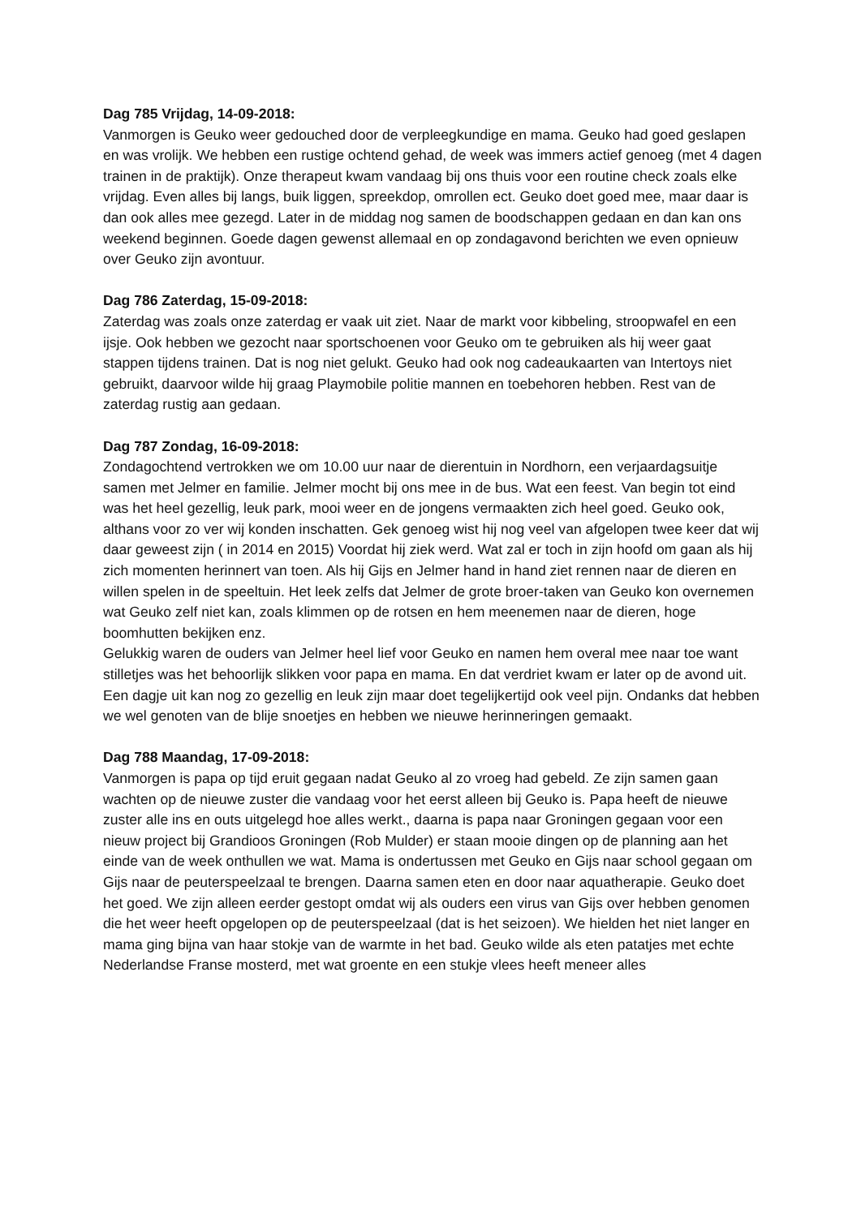Dag 785 Vrijdag, 14-09-2018:
Vanmorgen is Geuko weer gedouched door de verpleegkundige en mama. Geuko had goed geslapen en was vrolijk. We hebben een rustige ochtend gehad, de week was immers actief genoeg (met 4 dagen trainen in de praktijk). Onze therapeut kwam vandaag bij ons thuis voor een routine check zoals elke vrijdag. Even alles bij langs, buik liggen, spreekdop, omrollen ect. Geuko doet goed mee, maar daar is dan ook alles mee gezegd. Later in de middag nog samen de boodschappen gedaan en dan kan ons weekend beginnen. Goede dagen gewenst allemaal en op zondagavond berichten we even opnieuw over Geuko zijn avontuur.
Dag 786 Zaterdag, 15-09-2018:
Zaterdag was zoals onze zaterdag er vaak uit ziet. Naar de markt voor kibbeling, stroopwafel en een ijsje. Ook hebben we gezocht naar sportschoenen voor Geuko om te gebruiken als hij weer gaat stappen tijdens trainen. Dat is nog niet gelukt. Geuko had ook nog cadeaukaarten van Intertoys niet gebruikt, daarvoor wilde hij graag Playmobile politie mannen en toebehoren hebben. Rest van de zaterdag rustig aan gedaan.
Dag 787 Zondag, 16-09-2018:
Zondagochtend vertrokken we om 10.00 uur naar de dierentuin in Nordhorn, een verjaardagsuitje samen met Jelmer en familie. Jelmer mocht bij ons mee in de bus. Wat een feest. Van begin tot eind was het heel gezellig, leuk park, mooi weer en de jongens vermaakten zich heel goed. Geuko ook, althans voor zo ver wij konden inschatten. Gek genoeg wist hij nog veel van afgelopen twee keer dat wij daar geweest zijn ( in 2014 en 2015) Voordat hij ziek werd. Wat zal er toch in zijn hoofd om gaan als hij zich momenten herinnert van toen. Als hij Gijs en Jelmer hand in hand ziet rennen naar de dieren en willen spelen in de speeltuin. Het leek zelfs dat Jelmer de grote broer-taken van Geuko kon overnemen wat Geuko zelf niet kan, zoals klimmen op de rotsen en hem meenemen naar de dieren, hoge boomhutten bekijken enz.
Gelukkig waren de ouders van Jelmer heel lief voor Geuko en namen hem overal mee naar toe want stilletjes was het behoorlijk slikken voor papa en mama. En dat verdriet kwam er later op de avond uit.
Een dagje uit kan nog zo gezellig en leuk zijn maar doet tegelijkertijd ook veel pijn. Ondanks dat hebben we wel genoten van de blije snoetjes en hebben we nieuwe herinneringen gemaakt.
Dag 788 Maandag, 17-09-2018:
Vanmorgen is papa op tijd eruit gegaan nadat Geuko al zo vroeg had gebeld. Ze zijn samen gaan wachten op de nieuwe zuster die vandaag voor het eerst alleen bij Geuko is. Papa heeft de nieuwe zuster alle ins en outs uitgelegd hoe alles werkt., daarna is papa naar Groningen gegaan voor een nieuw project bij Grandioos Groningen (Rob Mulder) er staan mooie dingen op de planning aan het einde van de week onthullen we wat. Mama is ondertussen met Geuko en Gijs naar school gegaan om Gijs naar de peuterspeelzaal te brengen. Daarna samen eten en door naar aquatherapie. Geuko doet het goed. We zijn alleen eerder gestopt omdat wij als ouders een virus van Gijs over hebben genomen die het weer heeft opgelopen op de peuterspeelzaal (dat is het seizoen). We hielden het niet langer en mama ging bijna van haar stokje van de warmte in het bad. Geuko wilde als eten patatjes met echte Nederlandse Franse mosterd, met wat groente en een stukje vlees heeft meneer alles